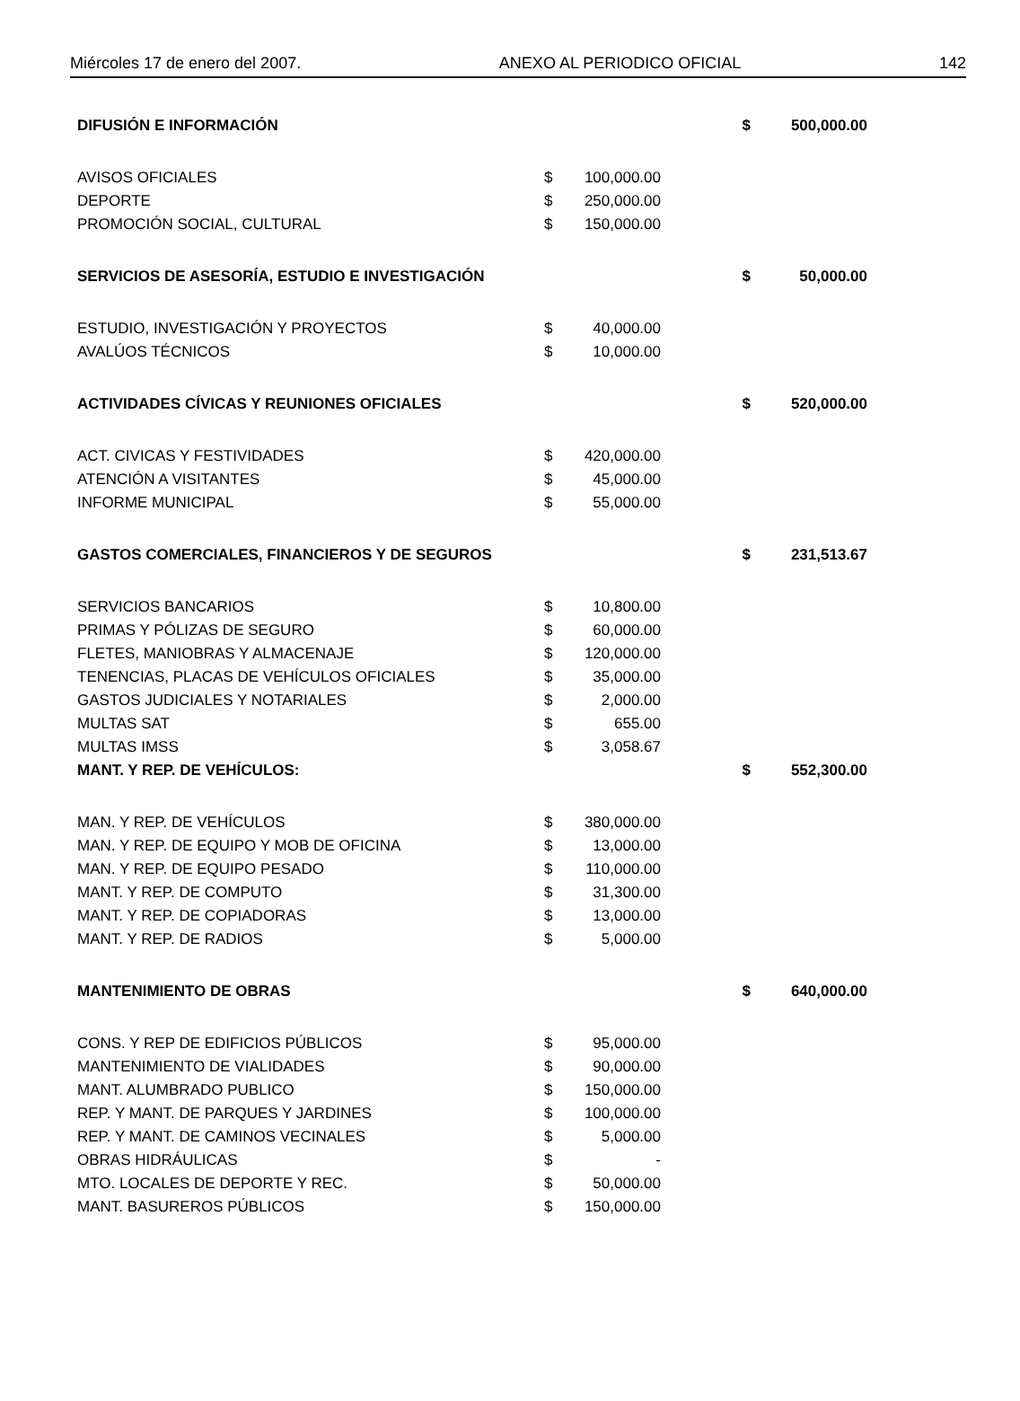Miércoles 17 de enero del 2007. ANEXO AL PERIODICO OFICIAL 142
| DIFUSIÓN E INFORMACIÓN | | | $ | 500,000.00 |
| AVISOS OFICIALES | $ | 100,000.00 | | |
| DEPORTE | $ | 250,000.00 | | |
| PROMOCIÓN SOCIAL, CULTURAL | $ | 150,000.00 | | |
| SERVICIOS DE ASESORÍA, ESTUDIO E INVESTIGACIÓN | | | $ | 50,000.00 |
| ESTUDIO, INVESTIGACIÓN Y PROYECTOS | $ | 40,000.00 | | |
| AVALÚOS TÉCNICOS | $ | 10,000.00 | | |
| ACTIVIDADES CÍVICAS Y REUNIONES OFICIALES | | | $ | 520,000.00 |
| ACT. CIVICAS Y FESTIVIDADES | $ | 420,000.00 | | |
| ATENCIÓN A VISITANTES | $ | 45,000.00 | | |
| INFORME MUNICIPAL | $ | 55,000.00 | | |
| GASTOS COMERCIALES, FINANCIEROS Y DE SEGUROS | | | $ | 231,513.67 |
| SERVICIOS BANCARIOS | $ | 10,800.00 | | |
| PRIMAS Y PÓLIZAS DE SEGURO | $ | 60,000.00 | | |
| FLETES, MANIOBRAS Y ALMACENAJE | $ | 120,000.00 | | |
| TENENCIAS, PLACAS DE VEHÍCULOS OFICIALES | $ | 35,000.00 | | |
| GASTOS JUDICIALES Y NOTARIALES | $ | 2,000.00 | | |
| MULTAS SAT | $ | 655.00 | | |
| MULTAS IMSS | $ | 3,058.67 | | |
| MANT. Y REP. DE VEHÍCULOS: | | | $ | 552,300.00 |
| MAN. Y REP. DE VEHÍCULOS | $ | 380,000.00 | | |
| MAN. Y REP. DE EQUIPO Y MOB DE OFICINA | $ | 13,000.00 | | |
| MAN. Y REP. DE EQUIPO PESADO | $ | 110,000.00 | | |
| MANT. Y REP. DE COMPUTO | $ | 31,300.00 | | |
| MANT. Y REP. DE COPIADORAS | $ | 13,000.00 | | |
| MANT. Y REP. DE RADIOS | $ | 5,000.00 | | |
| MANTENIMIENTO DE OBRAS | | | $ | 640,000.00 |
| CONS. Y REP DE EDIFICIOS PÚBLICOS | $ | 95,000.00 | | |
| MANTENIMIENTO DE VIALIDADES | $ | 90,000.00 | | |
| MANT. ALUMBRADO PUBLICO | $ | 150,000.00 | | |
| REP. Y MANT. DE PARQUES Y JARDINES | $ | 100,000.00 | | |
| REP. Y MANT. DE CAMINOS VECINALES | $ | 5,000.00 | | |
| OBRAS HIDRÁULICAS | $ | - | | |
| MTO. LOCALES DE DEPORTE Y REC. | $ | 50,000.00 | | |
| MANT. BASUREROS PÚBLICOS | $ | 150,000.00 | | |